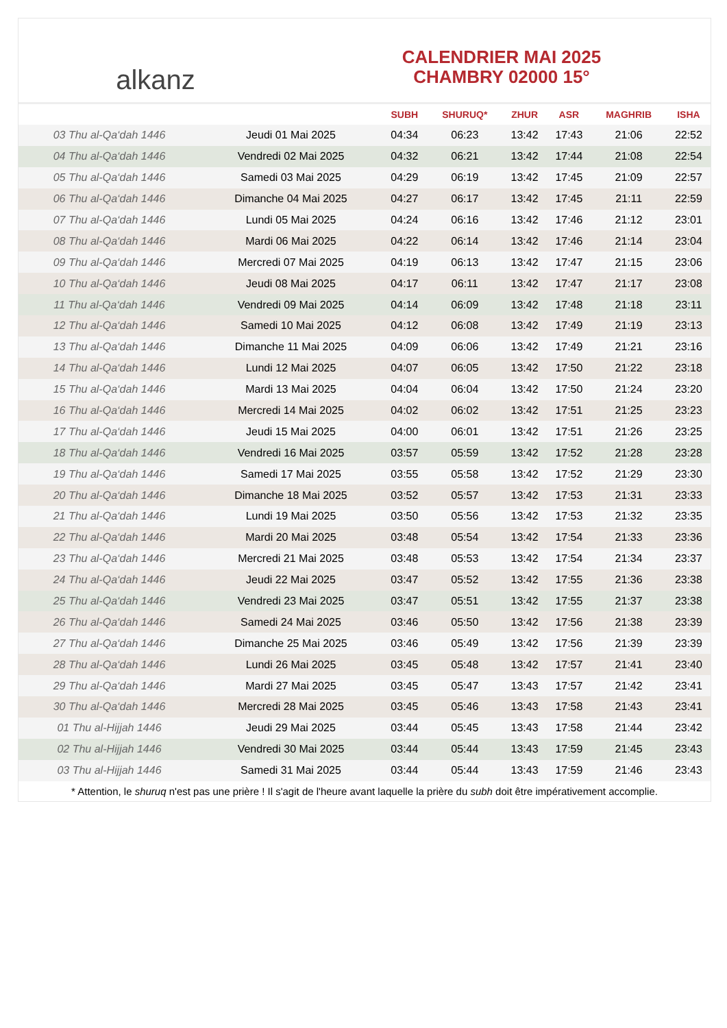alkanz
CALENDRIER MAI 2025
CHAMBRY 02000 15°
| | | SUBH | SHURUQ* | ZHUR | ASR | MAGHRIB | ISHA |
| --- | --- | --- | --- | --- | --- | --- | --- |
| 03 Thu al-Qa‘dah 1446 | Jeudi 01 Mai 2025 | 04:34 | 06:23 | 13:42 | 17:43 | 21:06 | 22:52 |
| 04 Thu al-Qa‘dah 1446 | Vendredi 02 Mai 2025 | 04:32 | 06:21 | 13:42 | 17:44 | 21:08 | 22:54 |
| 05 Thu al-Qa‘dah 1446 | Samedi 03 Mai 2025 | 04:29 | 06:19 | 13:42 | 17:45 | 21:09 | 22:57 |
| 06 Thu al-Qa‘dah 1446 | Dimanche 04 Mai 2025 | 04:27 | 06:17 | 13:42 | 17:45 | 21:11 | 22:59 |
| 07 Thu al-Qa‘dah 1446 | Lundi 05 Mai 2025 | 04:24 | 06:16 | 13:42 | 17:46 | 21:12 | 23:01 |
| 08 Thu al-Qa‘dah 1446 | Mardi 06 Mai 2025 | 04:22 | 06:14 | 13:42 | 17:46 | 21:14 | 23:04 |
| 09 Thu al-Qa‘dah 1446 | Mercredi 07 Mai 2025 | 04:19 | 06:13 | 13:42 | 17:47 | 21:15 | 23:06 |
| 10 Thu al-Qa‘dah 1446 | Jeudi 08 Mai 2025 | 04:17 | 06:11 | 13:42 | 17:47 | 21:17 | 23:08 |
| 11 Thu al-Qa‘dah 1446 | Vendredi 09 Mai 2025 | 04:14 | 06:09 | 13:42 | 17:48 | 21:18 | 23:11 |
| 12 Thu al-Qa‘dah 1446 | Samedi 10 Mai 2025 | 04:12 | 06:08 | 13:42 | 17:49 | 21:19 | 23:13 |
| 13 Thu al-Qa‘dah 1446 | Dimanche 11 Mai 2025 | 04:09 | 06:06 | 13:42 | 17:49 | 21:21 | 23:16 |
| 14 Thu al-Qa‘dah 1446 | Lundi 12 Mai 2025 | 04:07 | 06:05 | 13:42 | 17:50 | 21:22 | 23:18 |
| 15 Thu al-Qa‘dah 1446 | Mardi 13 Mai 2025 | 04:04 | 06:04 | 13:42 | 17:50 | 21:24 | 23:20 |
| 16 Thu al-Qa‘dah 1446 | Mercredi 14 Mai 2025 | 04:02 | 06:02 | 13:42 | 17:51 | 21:25 | 23:23 |
| 17 Thu al-Qa‘dah 1446 | Jeudi 15 Mai 2025 | 04:00 | 06:01 | 13:42 | 17:51 | 21:26 | 23:25 |
| 18 Thu al-Qa‘dah 1446 | Vendredi 16 Mai 2025 | 03:57 | 05:59 | 13:42 | 17:52 | 21:28 | 23:28 |
| 19 Thu al-Qa‘dah 1446 | Samedi 17 Mai 2025 | 03:55 | 05:58 | 13:42 | 17:52 | 21:29 | 23:30 |
| 20 Thu al-Qa‘dah 1446 | Dimanche 18 Mai 2025 | 03:52 | 05:57 | 13:42 | 17:53 | 21:31 | 23:33 |
| 21 Thu al-Qa‘dah 1446 | Lundi 19 Mai 2025 | 03:50 | 05:56 | 13:42 | 17:53 | 21:32 | 23:35 |
| 22 Thu al-Qa‘dah 1446 | Mardi 20 Mai 2025 | 03:48 | 05:54 | 13:42 | 17:54 | 21:33 | 23:36 |
| 23 Thu al-Qa‘dah 1446 | Mercredi 21 Mai 2025 | 03:48 | 05:53 | 13:42 | 17:54 | 21:34 | 23:37 |
| 24 Thu al-Qa‘dah 1446 | Jeudi 22 Mai 2025 | 03:47 | 05:52 | 13:42 | 17:55 | 21:36 | 23:38 |
| 25 Thu al-Qa‘dah 1446 | Vendredi 23 Mai 2025 | 03:47 | 05:51 | 13:42 | 17:55 | 21:37 | 23:38 |
| 26 Thu al-Qa‘dah 1446 | Samedi 24 Mai 2025 | 03:46 | 05:50 | 13:42 | 17:56 | 21:38 | 23:39 |
| 27 Thu al-Qa‘dah 1446 | Dimanche 25 Mai 2025 | 03:46 | 05:49 | 13:42 | 17:56 | 21:39 | 23:39 |
| 28 Thu al-Qa‘dah 1446 | Lundi 26 Mai 2025 | 03:45 | 05:48 | 13:42 | 17:57 | 21:41 | 23:40 |
| 29 Thu al-Qa‘dah 1446 | Mardi 27 Mai 2025 | 03:45 | 05:47 | 13:43 | 17:57 | 21:42 | 23:41 |
| 30 Thu al-Qa‘dah 1446 | Mercredi 28 Mai 2025 | 03:45 | 05:46 | 13:43 | 17:58 | 21:43 | 23:41 |
| 01 Thu al-Hijjah 1446 | Jeudi 29 Mai 2025 | 03:44 | 05:45 | 13:43 | 17:58 | 21:44 | 23:42 |
| 02 Thu al-Hijjah 1446 | Vendredi 30 Mai 2025 | 03:44 | 05:44 | 13:43 | 17:59 | 21:45 | 23:43 |
| 03 Thu al-Hijjah 1446 | Samedi 31 Mai 2025 | 03:44 | 05:44 | 13:43 | 17:59 | 21:46 | 23:43 |
* Attention, le shuruq n'est pas une prière ! Il s'agit de l'heure avant laquelle la prière du subh doit être impérativement accomplie.